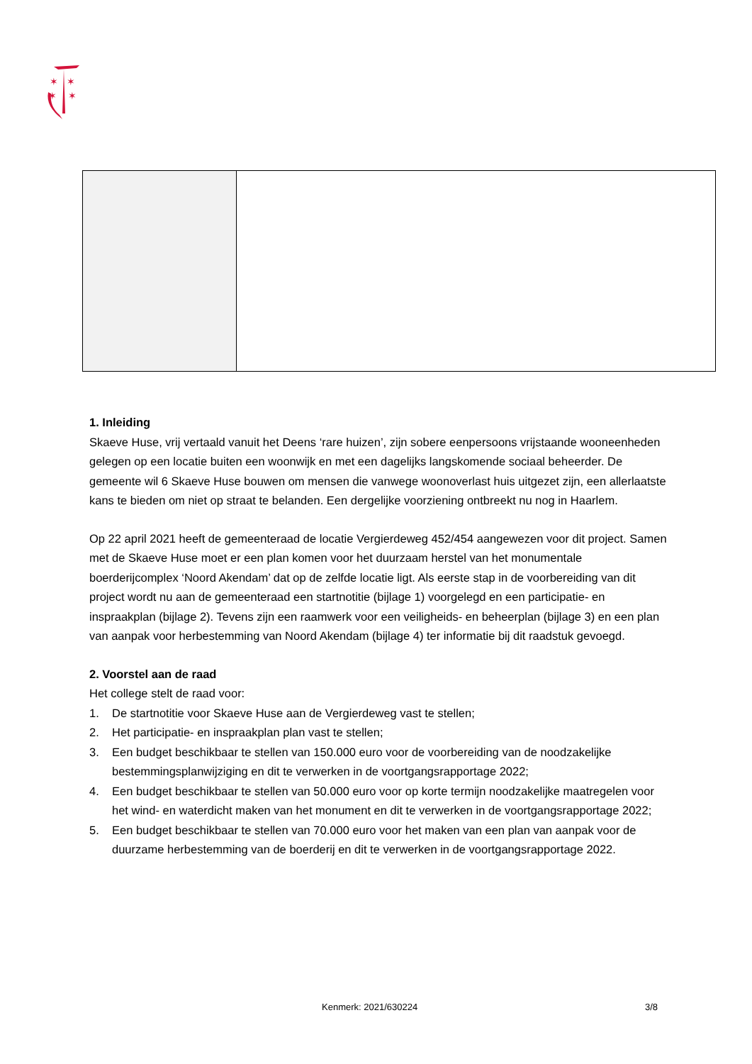✶
✶
✶
✶
1. Inleiding
Skaeve Huse, vrij vertaald vanuit het Deens ‘rare huizen’, zijn sobere eenpersoons vrijstaande wooneenheden gelegen op een locatie buiten een woonwijk en met een dagelijks langskomende sociaal beheerder. De gemeente wil 6 Skaeve Huse bouwen om mensen die vanwege woonoverlast huis uitgezet zijn, een allerlaatste kans te bieden om niet op straat te belanden. Een dergelijke voorziening ontbreekt nu nog in Haarlem.
Op 22 april 2021 heeft de gemeenteraad de locatie Vergierdeweg 452/454 aangewezen voor dit project. Samen met de Skaeve Huse moet er een plan komen voor het duurzaam herstel van het monumentale boerderijcomplex ‘Noord Akendam’ dat op de zelfde locatie ligt. Als eerste stap in de voorbereiding van dit project wordt nu aan de gemeenteraad een startnotitie (bijlage 1) voorgelegd en een participatie- en inspraakplan (bijlage 2). Tevens zijn een raamwerk voor een veiligheids- en beheerplan (bijlage 3) en een plan van aanpak voor herbestemming van Noord Akendam (bijlage 4) ter informatie bij dit raadstuk gevoegd.
2. Voorstel aan de raad
Het college stelt de raad voor:
1. De startnotitie voor Skaeve Huse aan de Vergierdeweg vast te stellen;
2. Het participatie- en inspraakplan plan vast te stellen;
3. Een budget beschikbaar te stellen van 150.000 euro voor de voorbereiding van de noodzakelijke bestemmingsplanwijziging en dit te verwerken in de voortgangsrapportage 2022;
4. Een budget beschikbaar te stellen van 50.000 euro voor op korte termijn noodzakelijke maatregelen voor het wind- en waterdicht maken van het monument en dit te verwerken in de voortgangsrapportage 2022;
5. Een budget beschikbaar te stellen van 70.000 euro voor het maken van een plan van aanpak voor de duurzame herbestemming van de boerderij en dit te verwerken in de voortgangsrapportage 2022.
Kenmerk: 2021/630224 3/8